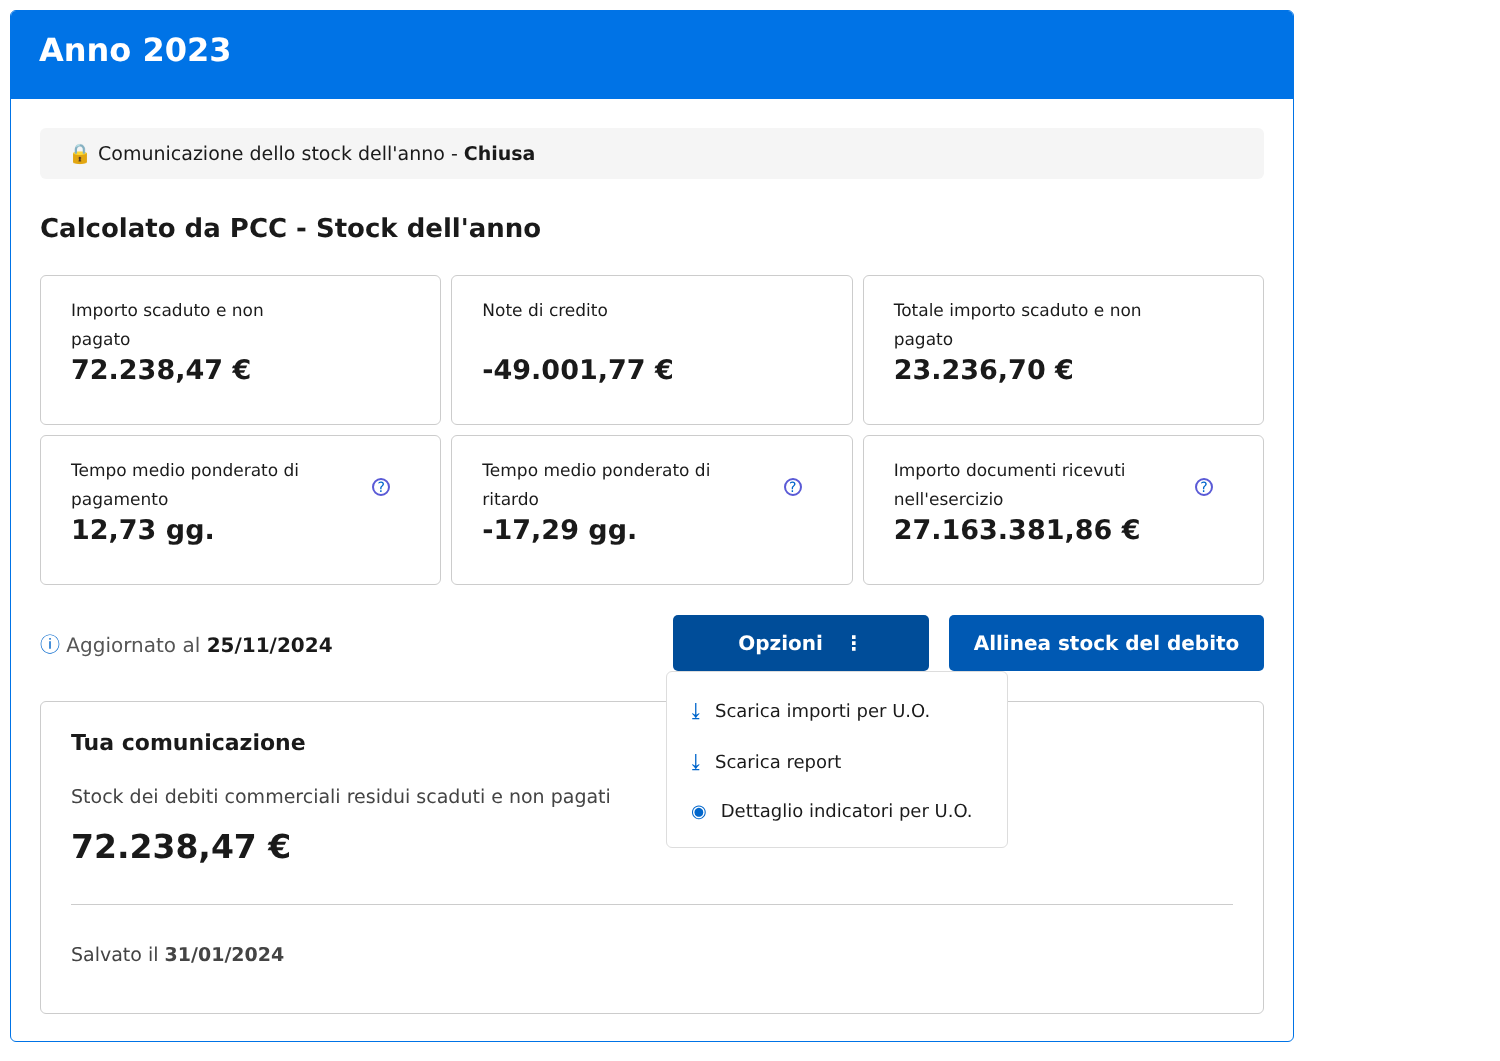Anno 2023
🔒 Comunicazione dello stock dell'anno - Chiusa
Calcolato da PCC - Stock dell'anno
Importo scaduto e non pagato
72.238,47 €
Note di credito
-49.001,77 €
Totale importo scaduto e non pagato
23.236,70 €
Tempo medio ponderato di pagamento
?
12,73 gg.
Tempo medio ponderato di ritardo
?
-17,29 gg.
Importo documenti ricevuti nell'esercizio
?
27.163.381,86 €
ⓘ Aggiornato al 25/11/2024
Opzioni ⋮ Allinea stock del debito
⤓ Scarica importi per U.O.
⤓ Scarica report
◉ Dettaglio indicatori per U.O.
Tua comunicazione
Stock dei debiti commerciali residui scaduti e non pagati
72.238,47 €
Salvato il 31/01/2024